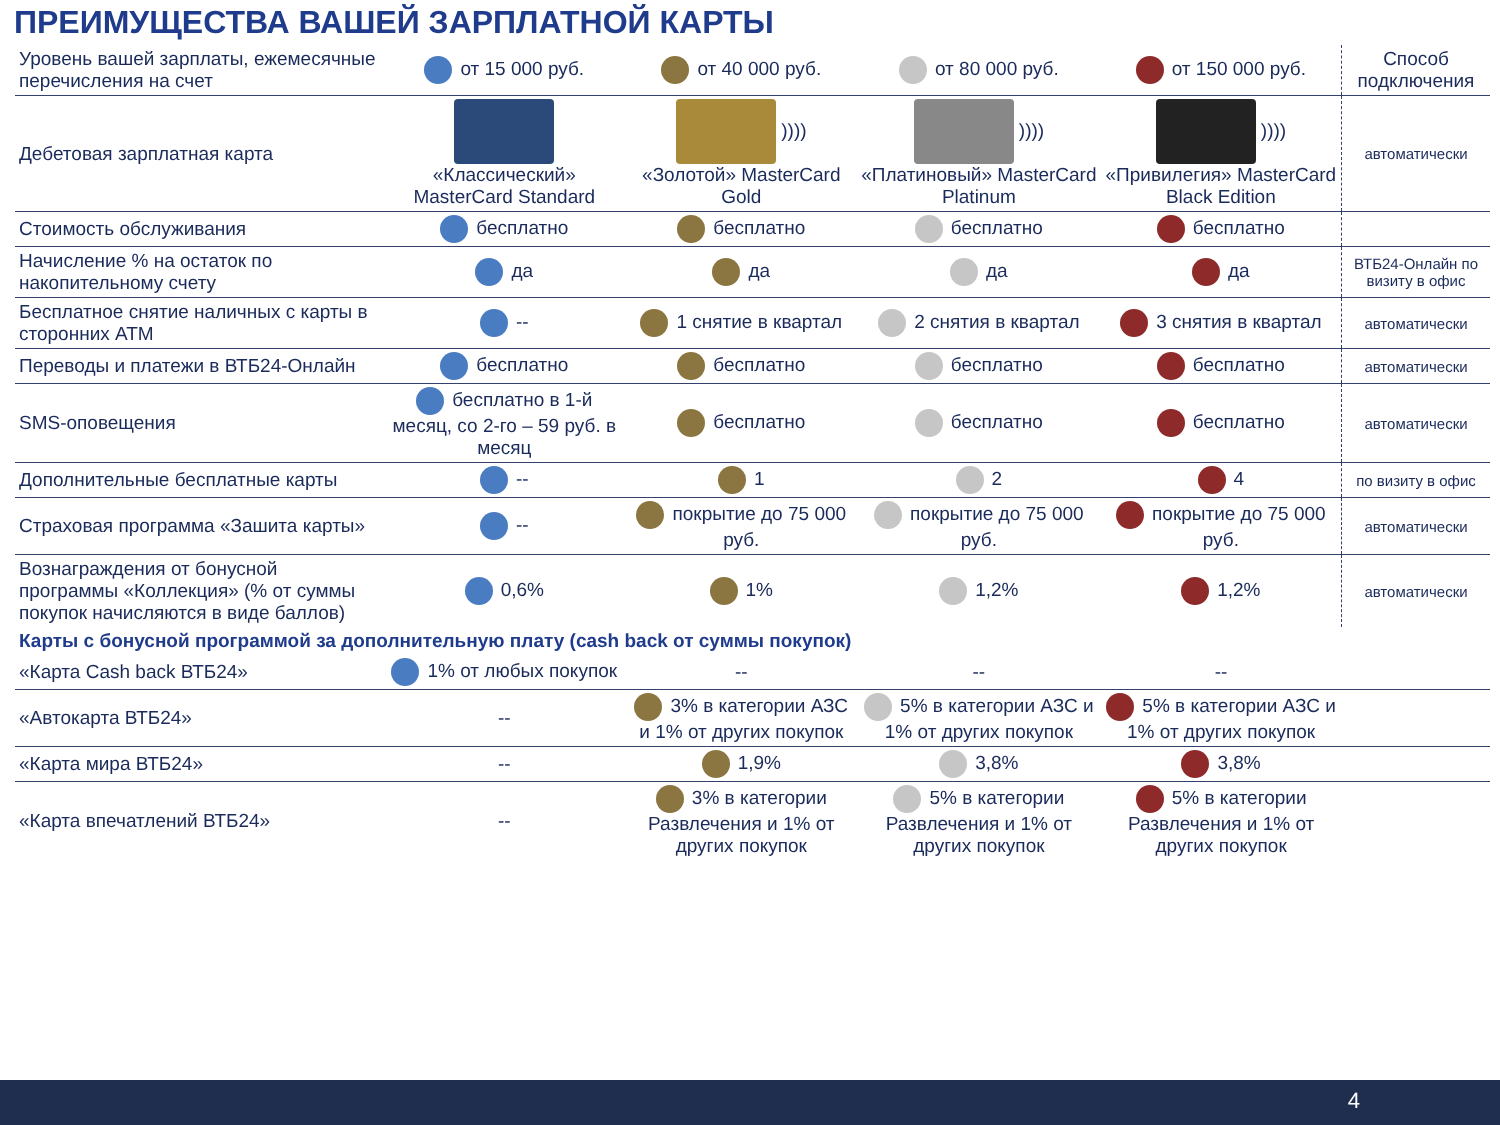ПРЕИМУЩЕСТВА ВАШЕЙ ЗАРПЛАТНОЙ КАРТЫ
| Уровень вашей зарплаты, ежемесячные перечисления на счет | от 15 000 руб. | от 40 000 руб. | от 80 000 руб. | от 150 000 руб. | Способ подключения |
| Дебетовая зарплатная карта | «Классический» MasterCard Standard | )))) «Золотой» MasterCard Gold | )))) «Платиновый» MasterCard Platinum | )))) «Привилегия» MasterCard Black Edition | автоматически |
| Стоимость обслуживания | бесплатно | бесплатно | бесплатно | бесплатно | |
| Начисление % на остаток по накопительному счету | да | да | да | да | ВТБ24-Онлайн по визиту в офис |
| Бесплатное снятие наличных с карты в сторонних АТМ | -- | 1 снятие в квартал | 2 снятия в квартал | 3 снятия в квартал | автоматически |
| Переводы и платежи в ВТБ24-Онлайн | бесплатно | бесплатно | бесплатно | бесплатно | автоматически |
| SMS-оповещения | бесплатно в 1-й месяц, со 2-го – 59 руб. в месяц | бесплатно | бесплатно | бесплатно | автоматически |
| Дополнительные бесплатные карты | -- | 1 | 2 | 4 | по визиту в офис |
| Страховая программа «Зашита карты» | -- | покрытие до 75 000 руб. | покрытие до 75 000 руб. | покрытие до 75 000 руб. | автоматически |
| Вознаграждения от бонусной программы «Коллекция» (% от суммы покупок начисляются в виде баллов) | 0,6% | 1% | 1,2% | 1,2% | автоматически |
| Карты с бонусной программой за дополнительную плату (cash back от суммы покупок) | | | | | |
| «Карта Cash back ВТБ24» | 1% от любых покупок | -- | -- | -- | |
| «Автокарта ВТБ24» | -- | 3% в категории АЗС и 1% от других покупок | 5% в категории АЗС и 1% от других покупок | 5% в категории АЗС и 1% от других покупок | |
| «Карта мира ВТБ24» | -- | 1,9% | 3,8% | 3,8% | |
| «Карта впечатлений ВТБ24» | -- | 3% в категории Развлечения и 1% от других покупок | 5% в категории Развлечения и 1% от других покупок | 5% в категории Развлечения и 1% от других покупок | |
4